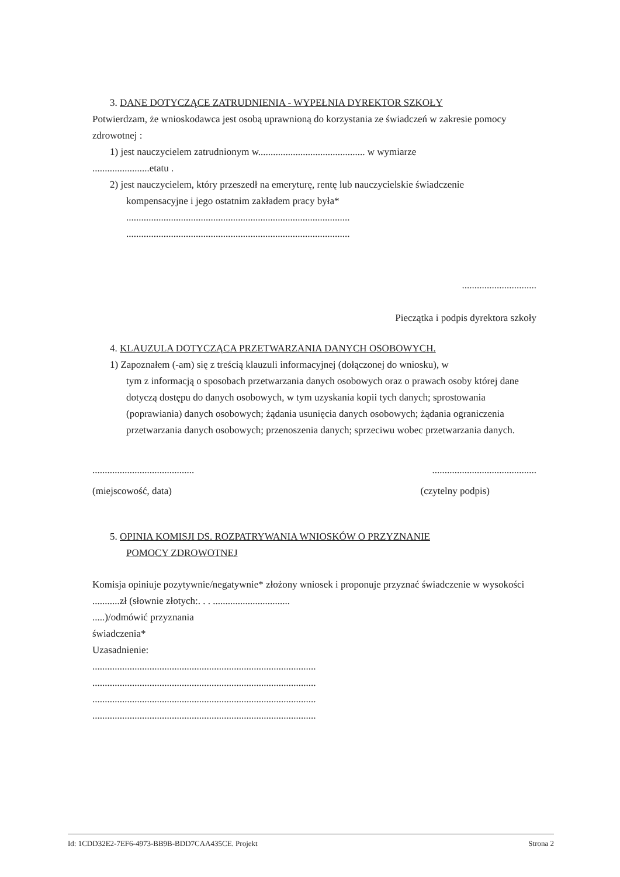3. DANE DOTYCZĄCE ZATRUDNIENIA - WYPEŁNIA DYREKTOR SZKOŁY
Potwierdzam, że wnioskodawca jest osobą uprawnioną do korzystania ze świadczeń w zakresie pomocy zdrowotnej :
1) jest nauczycielem zatrudnionym w........................................... w wymiarze
.......................etatu .
2) jest nauczycielem, który przeszedł na emeryturę, rentę lub nauczycielskie świadczenie
kompensacyjne i jego ostatnim zakładem pracy była*
..........................................................................................
..........................................................................................
..............................
Pieczątka i podpis dyrektora szkoły
4. KLAUZULA DOTYCZĄCA PRZETWARZANIA DANYCH OSOBOWYCH.
1) Zapoznałem (-am) się z treścią klauzuli informacyjnej (dołączonej do wniosku), w
tym z informacją o sposobach przetwarzania danych osobowych oraz o prawach osoby której dane dotyczą dostępu do danych osobowych, w tym uzyskania kopii tych danych; sprostowania (poprawiania) danych osobowych; żądania usunięcia danych osobowych; żądania ograniczenia przetwarzania danych osobowych; przenoszenia danych; sprzeciwu wobec przetwarzania danych.
...................................................................................
(miejscowość, data) (czytelny podpis)
5. OPINIA KOMISJI DS. ROZPATRYWANIA WNIOSKÓW O PRZYZNANIE
POMOCY ZDROWOTNEJ
Komisja opiniuje pozytywnie/negatywnie* złożony wniosek i proponuje przyznać świadczenie w wysokości ...........zł (słownie złotych:. . . ...............................
.....)/odmówić przyznania
świadczenia*
Uzasadnienie:
..........................................................................................
..........................................................................................
..........................................................................................
..........................................................................................
Id: 1CDD32E2-7EF6-4973-BB9B-BDD7CAA435CE. Projekt Strona 2